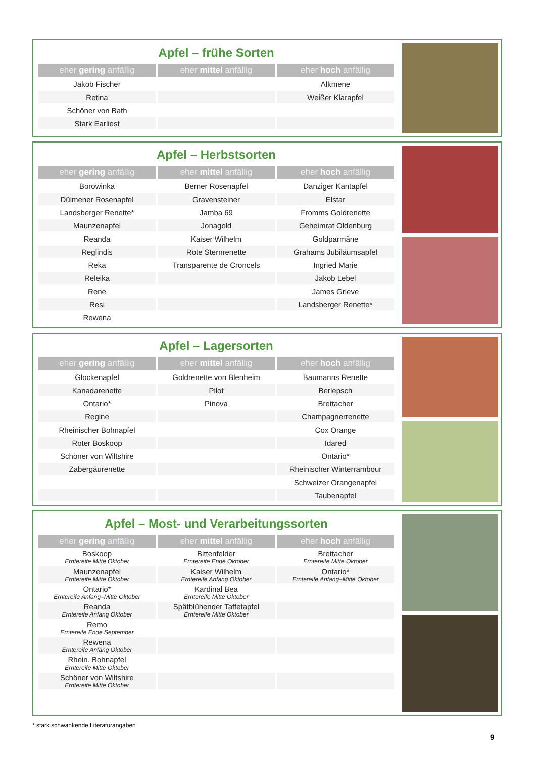Apfel – frühe Sorten
| eher gering anfällig | eher mittel anfällig | eher hoch anfällig |
| --- | --- | --- |
| Jakob Fischer | | Alkmene |
| Retina | | Weißer Klarapfel |
| Schöner von Bath | | |
| Stark Earliest | | |
Apfel – Herbstsorten
| eher gering anfällig | eher mittel anfällig | eher hoch anfällig |
| --- | --- | --- |
| Borowinka | Berner Rosenapfel | Danziger Kantapfel |
| Dülmener Rosenapfel | Gravensteiner | Elstar |
| Landsberger Renette* | Jamba 69 | Fromms Goldrenette |
| Maunzenapfel | Jonagold | Geheimrat Oldenburg |
| Reanda | Kaiser Wilhelm | Goldparmäne |
| Reglindis | Rote Sternrenette | Grahams Jubiläumsapfel |
| Reka | Transparente de Croncels | Ingried Marie |
| Releika | | Jakob Lebel |
| Rene | | James Grieve |
| Resi | | Landsberger Renette* |
| Rewena | | |
Apfel – Lagersorten
| eher gering anfällig | eher mittel anfällig | eher hoch anfällig |
| --- | --- | --- |
| Glockenapfel | Goldrenette von Blenheim | Baumanns Renette |
| Kanadarenette | Pilot | Berlepsch |
| Ontario* | Pinova | Brettacher |
| Regine | | Champagnerrenette |
| Rheinischer Bohnapfel | | Cox Orange |
| Roter Boskoop | | Idared |
| Schöner von Wiltshire | | Ontario* |
| Zabergäurenette | | Rheinischer Winterrambour |
| | | Schweizer Orangenapfel |
| | | Taubenapfel |
Apfel – Most- und Verarbeitungssorten
| eher gering anfällig | eher mittel anfällig | eher hoch anfällig |
| --- | --- | --- |
| Boskoop Erntereife Mitte Oktober | Bittenfelder Erntereife Ende Oktober | Brettacher Erntereife Mitte Oktober |
| Maunzenapfel Erntereife Mitte Oktober | Kaiser Wilhelm Erntereife Anfang Oktober | Ontario* Erntereife Anfang–Mitte Oktober |
| Ontario* Erntereife Anfang–Mitte Oktober | Kardinal Bea Erntereife Mitte Oktober | |
| Reanda Erntereife Anfang Oktober | Spätblühender Taffetapfel Erntereife Mitte Oktober | |
| Remo Erntereife Ende September | | |
| Rewena Erntereife Anfang Oktober | | |
| Rhein. Bohnapfel Erntereife Mitte Oktober | | |
| Schöner von Wiltshire Erntereife Mitte Oktober | | |
* stark schwankende Literaturangaben
9